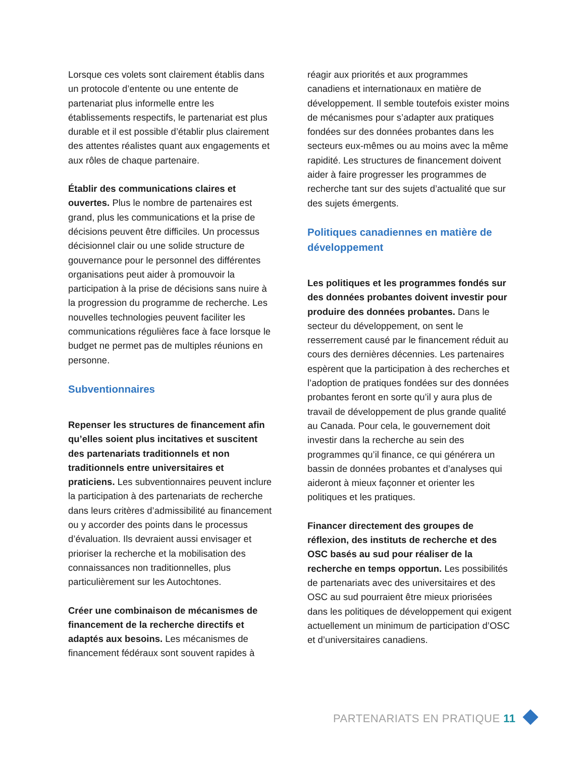Lorsque ces volets sont clairement établis dans un protocole d’entente ou une entente de partenariat plus informelle entre les établissements respectifs, le partenariat est plus durable et il est possible d’établir plus clairement des attentes réalistes quant aux engagements et aux rôles de chaque partenaire.
Établir des communications claires et ouvertes. Plus le nombre de partenaires est grand, plus les communications et la prise de décisions peuvent être difficiles. Un processus décisionnel clair ou une solide structure de gouvernance pour le personnel des différentes organisations peut aider à promouvoir la participation à la prise de décisions sans nuire à la progression du programme de recherche. Les nouvelles technologies peuvent faciliter les communications régulières face à face lorsque le budget ne permet pas de multiples réunions en personne.
Subventionnaires
Repenser les structures de financement afin qu’elles soient plus incitatives et suscitent des partenariats traditionnels et non traditionnels entre universitaires et praticiens. Les subventionnaires peuvent inclure la participation à des partenariats de recherche dans leurs critères d’admissibilité au financement ou y accorder des points dans le processus d’évaluation. Ils devraient aussi envisager et prioriser la recherche et la mobilisation des connaissances non traditionnelles, plus particulièrement sur les Autochtones.
Créer une combinaison de mécanismes de financement de la recherche directifs et adaptés aux besoins. Les mécanismes de financement fédéraux sont souvent rapides à
réagir aux priorités et aux programmes canadiens et internationaux en matière de développement. Il semble toutefois exister moins de mécanismes pour s’adapter aux pratiques fondées sur des données probantes dans les secteurs eux-mêmes ou au moins avec la même rapidité. Les structures de financement doivent aider à faire progresser les programmes de recherche tant sur des sujets d’actualité que sur des sujets émergents.
Politiques canadiennes en matière de développement
Les politiques et les programmes fondés sur des données probantes doivent investir pour produire des données probantes. Dans le secteur du développement, on sent le resserrement causé par le financement réduit au cours des dernières décennies. Les partenaires espèrent que la participation à des recherches et l’adoption de pratiques fondées sur des données probantes feront en sorte qu’il y aura plus de travail de développement de plus grande qualité au Canada. Pour cela, le gouvernement doit investir dans la recherche au sein des programmes qu’il finance, ce qui générera un bassin de données probantes et d’analyses qui aideront à mieux façonner et orienter les politiques et les pratiques.
Financer directement des groupes de réflexion, des instituts de recherche et des OSC basés au sud pour réaliser de la recherche en temps opportun. Les possibilités de partenariats avec des universitaires et des OSC au sud pourraient être mieux priorisées dans les politiques de développement qui exigent actuellement un minimum de participation d’OSC et d’universitaires canadiens.
PARTENARIATS EN PRATIQUE 11